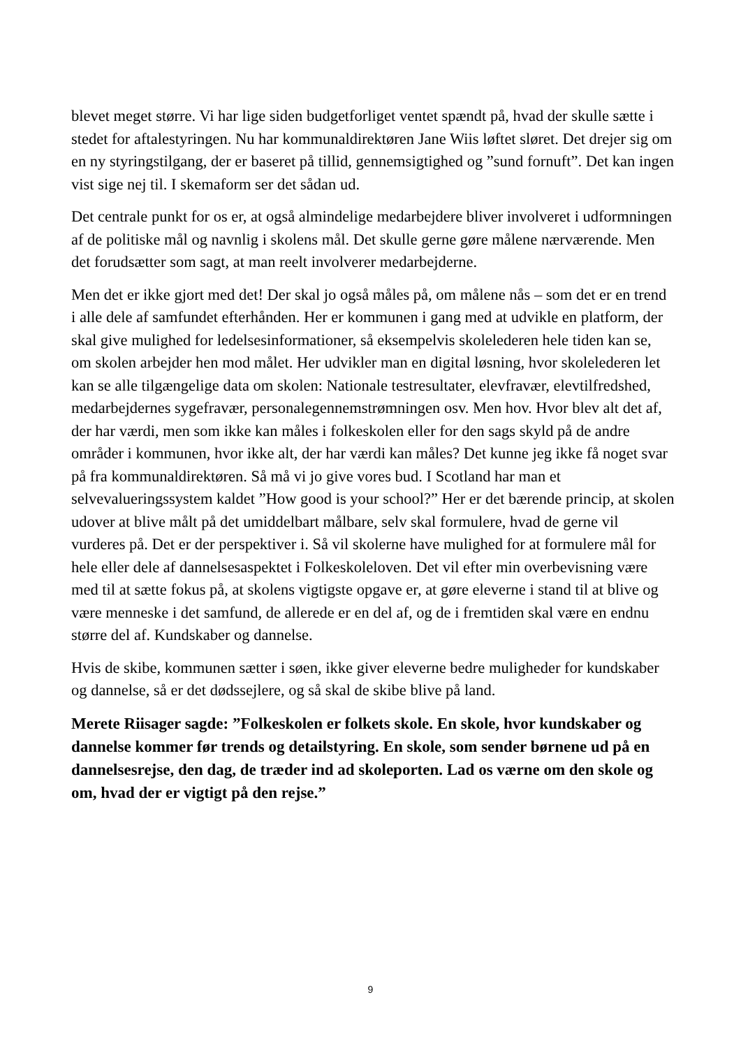blevet meget større. Vi har lige siden budgetforliget ventet spændt på, hvad der skulle sætte i stedet for aftalestyringen. Nu har kommunaldirektøren Jane Wiis løftet sløret. Det drejer sig om en ny styringstilgang, der er baseret på tillid, gennemsigtighed og ”sund fornuft”. Det kan ingen vist sige nej til. I skemaform ser det sådan ud.
Det centrale punkt for os er, at også almindelige medarbejdere bliver involveret i udformningen af de politiske mål og navnlig i skolens mål. Det skulle gerne gøre målene nærværende. Men det forudsætter som sagt, at man reelt involverer medarbejderne.
Men det er ikke gjort med det! Der skal jo også måles på, om målene nås – som det er en trend i alle dele af samfundet efterhånden. Her er kommunen i gang med at udvikle en platform, der skal give mulighed for ledelsesinformationer, så eksempelvis skolelederen hele tiden kan se, om skolen arbejder hen mod målet. Her udvikler man en digital løsning, hvor skolelederen let kan se alle tilgængelige data om skolen: Nationale testresultater, elevfravær, elevtilfredshed, medarbejdernes sygefravær, personalegennemstrømningen osv. Men hov. Hvor blev alt det af, der har værdi, men som ikke kan måles i folkeskolen eller for den sags skyld på de andre områder i kommunen, hvor ikke alt, der har værdi kan måles? Det kunne jeg ikke få noget svar på fra kommunaldirektøren. Så må vi jo give vores bud. I Scotland har man et selvevalueringssystem kaldet ”How good is your school?” Her er det bærende princip, at skolen udover at blive målt på det umiddelbart målbare, selv skal formulere, hvad de gerne vil vurderes på. Det er der perspektiver i. Så vil skolerne have mulighed for at formulere mål for hele eller dele af dannelsesaspektet i Folkeskoleloven. Det vil efter min overbevisning være med til at sætte fokus på, at skolens vigtigste opgave er, at gøre eleverne i stand til at blive og være menneske i det samfund, de allerede er en del af, og de i fremtiden skal være en endnu større del af. Kundskaber og dannelse.
Hvis de skibe, kommunen sætter i søen, ikke giver eleverne bedre muligheder for kundskaber og dannelse, så er det dødssejlere, og så skal de skibe blive på land.
Merete Riisager sagde: ”Folkeskolen er folkets skole. En skole, hvor kundskaber og dannelse kommer før trends og detailstyring. En skole, som sender børnene ud på en dannelsesrejse, den dag, de træder ind ad skoleporten. Lad os værne om den skole og om, hvad der er vigtigt på den rejse.”
9